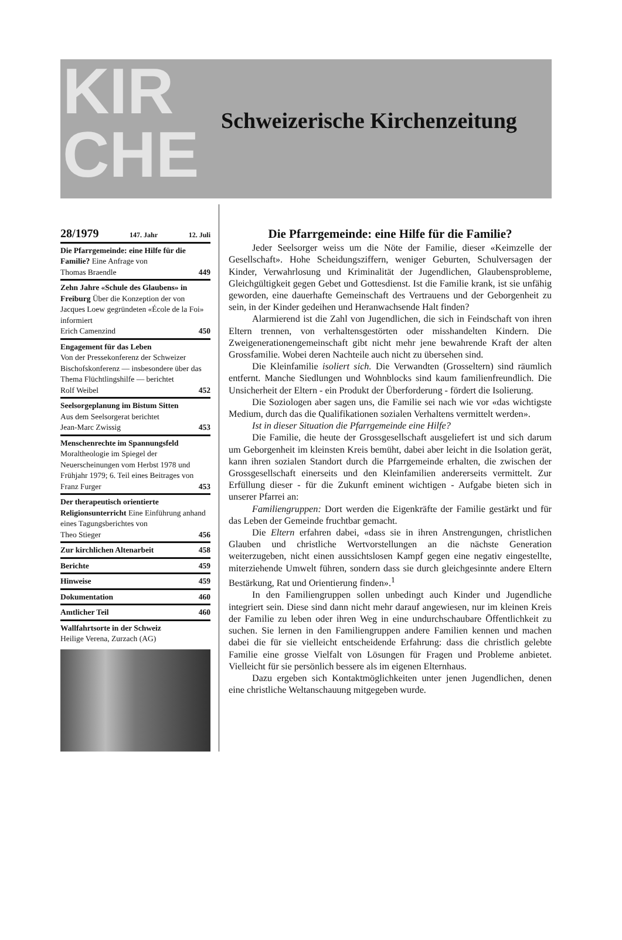KIR
CHE
Schweizerische Kirchenzeitung
28/1979 147. Jahr 12. Juli
Die Pfarrgemeinde: eine Hilfe für die Familie? Eine Anfrage von
Thomas Braendle 449
Zehn Jahre «Schule des Glaubens» in Freiburg Über die Konzeption der von Jacques Loew gegründeten «École de la Foi» informiert
Erich Camenzind 450
Engagement für das Leben
Von der Pressekonferenz der Schweizer Bischofskonferenz — insbesondere über das Thema Flüchtlingshilfe — berichtet
Rolf Weibel 452
Seelsorgeplanung im Bistum Sitten
Aus dem Seelsorgerat berichtet
Jean-Marc Zwissig 453
Menschenrechte im Spannungsfeld
Moraltheologie im Spiegel der Neuerscheinungen vom Herbst 1978 und Frühjahr 1979; 6. Teil eines Beitrages von
Franz Furger 453
Der therapeutisch orientierte Religionsunterricht Eine Einführung anhand eines Tagungsberichtes von
Theo Stieger 456
Zur kirchlichen Altenarbeit 458
Berichte 459
Hinweise 459
Dokumentation 460
Amtlicher Teil 460
Wallfahrtsorte in der Schweiz
Heilige Verena, Zurzach (AG)
Die Pfarrgemeinde: eine Hilfe für die Familie?
Jeder Seelsorger weiss um die Nöte der Familie, dieser «Keimzelle der Gesellschaft». Hohe Scheidungsziffern, weniger Geburten, Schulversagen der Kinder, Verwahrlosung und Kriminalität der Jugendlichen, Glaubensprobleme, Gleichgültigkeit gegen Gebet und Gottesdienst. Ist die Familie krank, ist sie unfähig geworden, eine dauerhafte Gemeinschaft des Vertrauens und der Geborgenheit zu sein, in der Kinder gedeihen und Heranwachsende Halt finden?
Alarmierend ist die Zahl von Jugendlichen, die sich in Feindschaft von ihren Eltern trennen, von verhaltensgestörten oder misshandelten Kindern. Die Zweigenerationengemeinschaft gibt nicht mehr jene bewahrende Kraft der alten Grossfamilie. Wobei deren Nachteile auch nicht zu übersehen sind.
Die Kleinfamilie isoliert sich. Die Verwandten (Grosseltern) sind räumlich entfernt. Manche Siedlungen und Wohnblocks sind kaum familienfreundlich. Die Unsicherheit der Eltern - ein Produkt der Überforderung - fördert die Isolierung.
Die Soziologen aber sagen uns, die Familie sei nach wie vor «das wichtigste Medium, durch das die Qualifikationen sozialen Verhaltens vermittelt werden».
Ist in dieser Situation die Pfarrgemeinde eine Hilfe?
Die Familie, die heute der Grossgesellschaft ausgeliefert ist und sich darum um Geborgenheit im kleinsten Kreis bemüht, dabei aber leicht in die Isolation gerät, kann ihren sozialen Standort durch die Pfarrgemeinde erhalten, die zwischen der Grossgesellschaft einerseits und den Kleinfamilien andererseits vermittelt. Zur Erfüllung dieser - für die Zukunft eminent wichtigen - Aufgabe bieten sich in unserer Pfarrei an:
Familiengruppen: Dort werden die Eigenkräfte der Familie gestärkt und für das Leben der Gemeinde fruchtbar gemacht.
Die Eltern erfahren dabei, «dass sie in ihren Anstrengungen, christlichen Glauben und christliche Wertvorstellungen an die nächste Generation weiterzugeben, nicht einen aussichtslosen Kampf gegen eine negativ eingestellte, miterziehende Umwelt führen, sondern dass sie durch gleichgesinnte andere Eltern Bestärkung, Rat und Orientierung finden».<sup>1</sup>
In den Familiengruppen sollen unbedingt auch Kinder und Jugendliche integriert sein. Diese sind dann nicht mehr darauf angewiesen, nur im kleinen Kreis der Familie zu leben oder ihren Weg in eine undurchschaubare Öffentlichkeit zu suchen. Sie lernen in den Familiengruppen andere Familien kennen und machen dabei die für sie vielleicht entscheidende Erfahrung: dass die christlich gelebte Familie eine grosse Vielfalt von Lösungen für Fragen und Probleme anbietet. Vielleicht für sie persönlich bessere als im eigenen Elternhaus.
Dazu ergeben sich Kontaktmöglichkeiten unter jenen Jugendlichen, denen eine christliche Weltanschauung mitgegeben wurde.